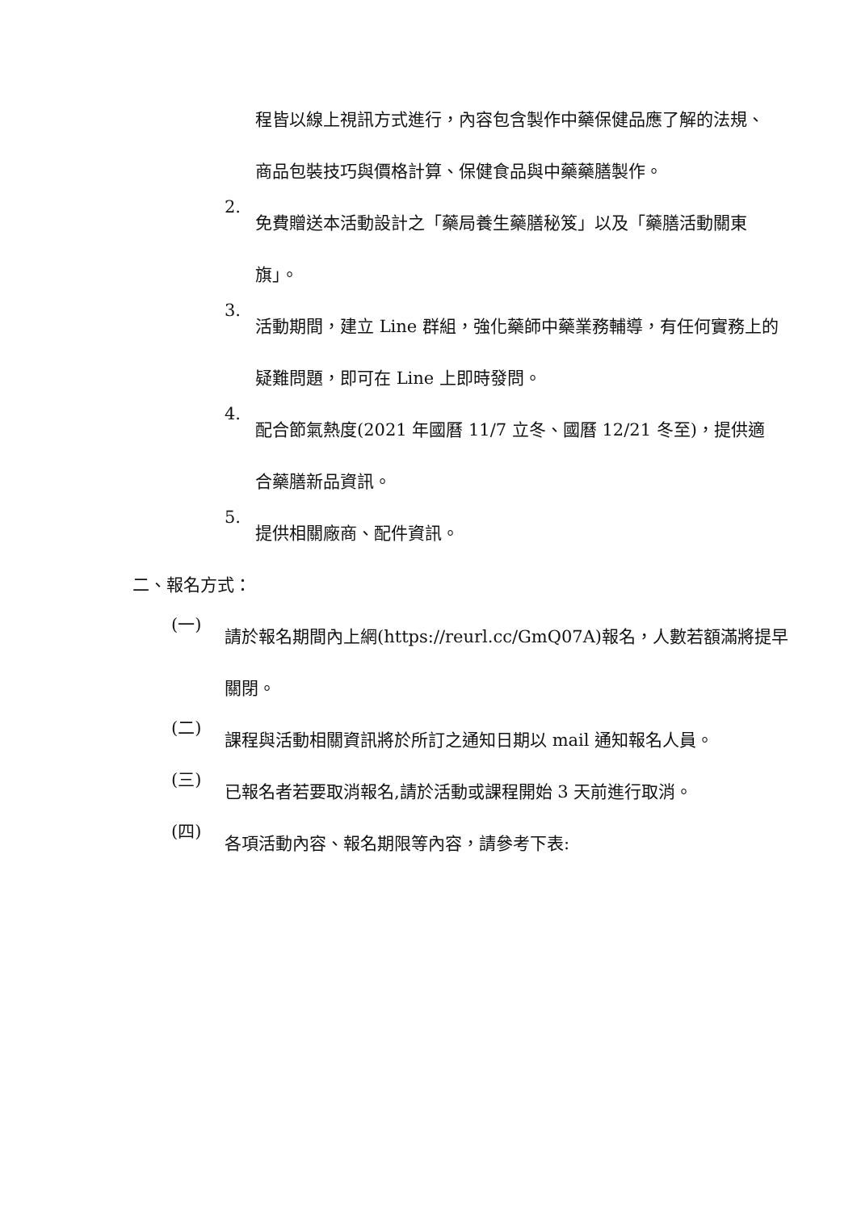程皆以線上視訊方式進行，內容包含製作中藥保健品應了解的法規、商品包裝技巧與價格計算、保健食品與中藥藥膳製作。
2.
免費贈送本活動設計之「藥局養生藥膳秘笈」以及「藥膳活動關東旗」。
3.
活動期間，建立 Line 群組，強化藥師中藥業務輔導，有任何實務上的疑難問題，即可在 Line 上即時發問。
4.
配合節氣熱度(2021 年國曆 11/7 立冬、國曆 12/21 冬至)，提供適合藥膳新品資訊。
5.
提供相關廠商、配件資訊。
二、報名方式：
(一)
請於報名期間內上網(https://reurl.cc/GmQ07A)報名，人數若額滿將提早關閉。
(二)
課程與活動相關資訊將於所訂之通知日期以 mail 通知報名人員。
(三)
已報名者若要取消報名,請於活動或課程開始 3 天前進行取消。
(四)
各項活動內容、報名期限等內容，請參考下表: